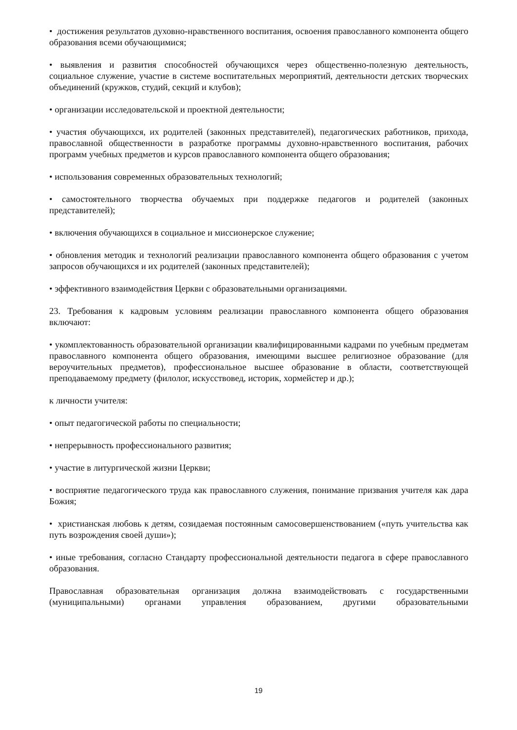• достижения результатов духовно-нравственного воспитания, освоения православного компонента общего образования всеми обучающимися;
• выявления и развития способностей обучающихся через общественно-полезную деятельность, социальное служение, участие в системе воспитательных мероприятий, деятельности детских творческих объединений (кружков, студий, секций и клубов);
• организации исследовательской и проектной деятельности;
• участия обучающихся, их родителей (законных представителей), педагогических работников, прихода, православной общественности в разработке программы духовно-нравственного воспитания, рабочих программ учебных предметов и курсов православного компонента общего образования;
• использования современных образовательных технологий;
• самостоятельного творчества обучаемых при поддержке педагогов и родителей (законных представителей);
• включения обучающихся в социальное и миссионерское служение;
• обновления методик и технологий реализации православного компонента общего образования с учетом запросов обучающихся и их родителей (законных представителей);
• эффективного взаимодействия Церкви с образовательными организациями.
23. Требования к кадровым условиям реализации православного компонента общего образования включают:
• укомплектованность образовательной организации квалифицированными кадрами по учебным предметам православного компонента общего образования, имеющими высшее религиозное образование (для вероучительных предметов), профессиональное высшее образование в области, соответствующей преподаваемому предмету (филолог, искусствовед, историк, хормейстер и др.);
к личности учителя:
• опыт педагогической работы по специальности;
• непрерывность профессионального развития;
• участие в литургической жизни Церкви;
• восприятие педагогического труда как православного служения, понимание призвания учителя как дара Божия;
• христианская любовь к детям, созидаемая постоянным самосовершенствованием («путь учительства как путь возрождения своей души»);
• иные требования, согласно Стандарту профессиональной деятельности педагога в сфере православного образования.
Православная образовательная организация должна взаимодействовать с государственными (муниципальными) органами управления образованием, другими образовательными
19